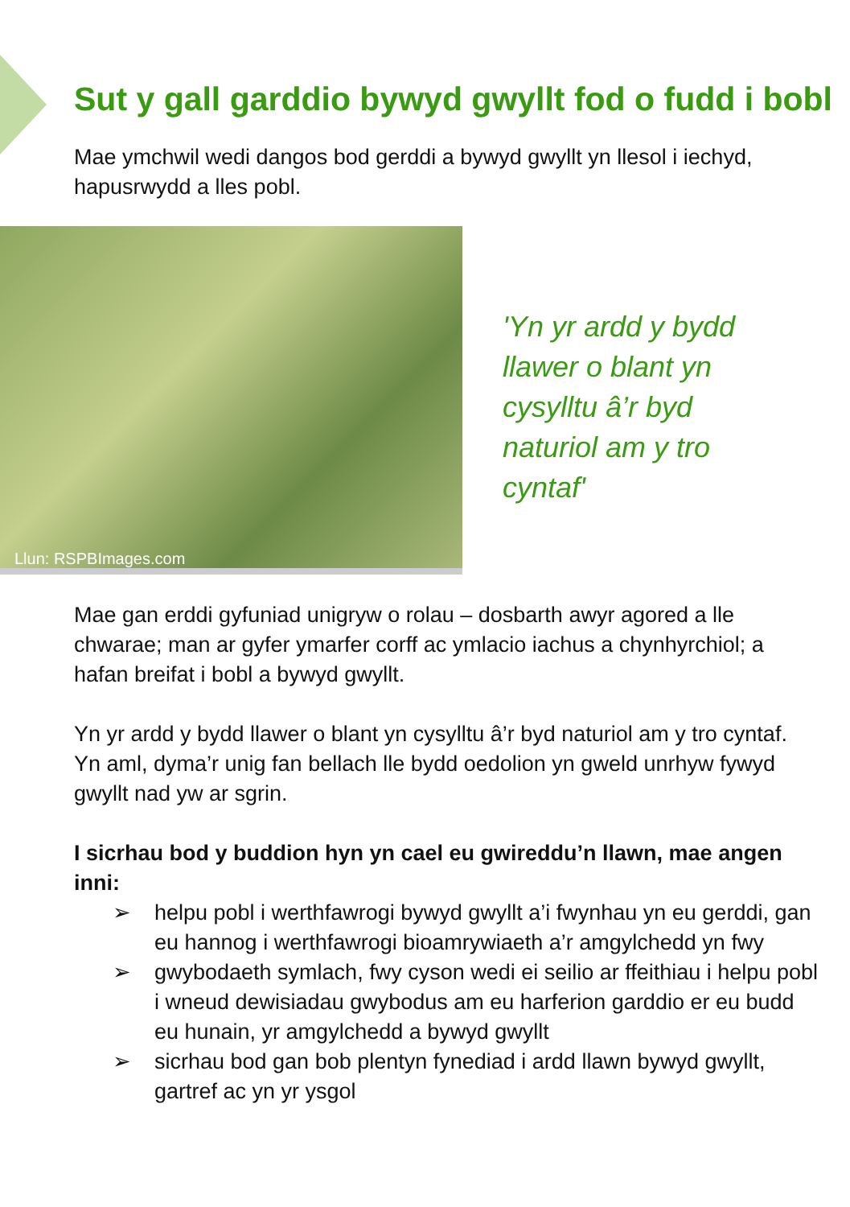Sut y gall garddio bywyd gwyllt fod o fudd i bobl
Mae ymchwil wedi dangos bod gerddi a bywyd gwyllt yn llesol i iechyd, hapusrwydd a lles pobl.
Llun: RSPBImages.com
'Yn yr ardd y bydd
llawer o blant yn
cysylltu â’r byd
naturiol am y tro
cyntaf'
Mae gan erddi gyfuniad unigryw o rolau – dosbarth awyr agored a lle chwarae; man ar gyfer ymarfer corff ac ymlacio iachus a chynhyrchiol; a hafan breifat i bobl a bywyd gwyllt.
Yn yr ardd y bydd llawer o blant yn cysylltu â’r byd naturiol am y tro cyntaf. Yn aml, dyma’r unig fan bellach lle bydd oedolion yn gweld unrhyw fywyd gwyllt nad yw ar sgrin.
I sicrhau bod y buddion hyn yn cael eu gwireddu’n llawn, mae angen inni:
➢ helpu pobl i werthfawrogi bywyd gwyllt a’i fwynhau yn eu gerddi, gan eu hannog i werthfawrogi bioamrywiaeth a’r amgylchedd yn fwy
➢ gwybodaeth symlach, fwy cyson wedi ei seilio ar ffeithiau i helpu pobl i wneud dewisiadau gwybodus am eu harferion garddio er eu budd eu hunain, yr amgylchedd a bywyd gwyllt
➢ sicrhau bod gan bob plentyn fynediad i ardd llawn bywyd gwyllt, gartref ac yn yr ysgol